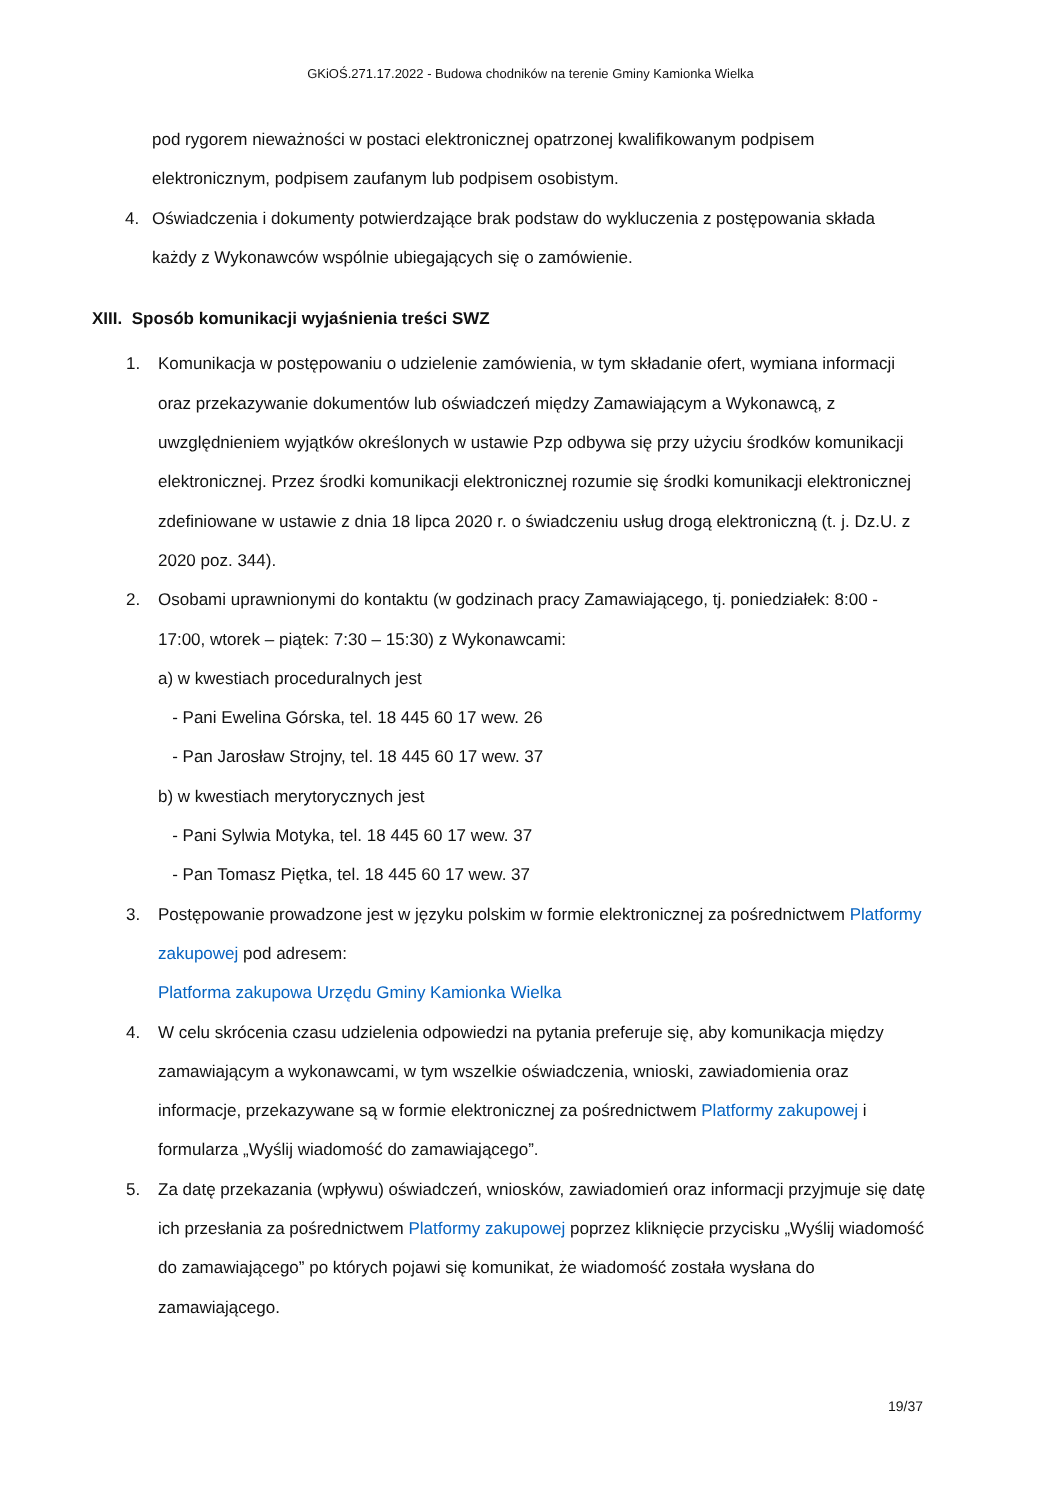GKiOŚ.271.17.2022 - Budowa chodników na terenie Gminy Kamionka Wielka
pod rygorem nieważności w postaci elektronicznej opatrzonej kwalifikowanym podpisem elektronicznym, podpisem zaufanym lub podpisem osobistym.
4. Oświadczenia i dokumenty potwierdzające brak podstaw do wykluczenia z postępowania składa każdy z Wykonawców wspólnie ubiegających się o zamówienie.
XIII. Sposób komunikacji wyjaśnienia treści SWZ
1. Komunikacja w postępowaniu o udzielenie zamówienia, w tym składanie ofert, wymiana informacji oraz przekazywanie dokumentów lub oświadczeń między Zamawiającym a Wykonawcą, z uwzględnieniem wyjątków określonych w ustawie Pzp odbywa się przy użyciu środków komunikacji elektronicznej. Przez środki komunikacji elektronicznej rozumie się środki komunikacji elektronicznej zdefiniowane w ustawie z dnia 18 lipca 2020 r. o świadczeniu usług drogą elektroniczną (t. j. Dz.U. z 2020 poz. 344).
2. Osobami uprawnionymi do kontaktu (w godzinach pracy Zamawiającego, tj. poniedziałek: 8:00 - 17:00, wtorek – piątek: 7:30 – 15:30) z Wykonawcami:
a) w kwestiach proceduralnych jest
- Pani Ewelina Górska, tel. 18 445 60 17 wew. 26
- Pan Jarosław Strojny, tel. 18 445 60 17 wew. 37
b) w kwestiach merytorycznych jest
- Pani Sylwia Motyka, tel. 18 445 60 17 wew. 37
- Pan Tomasz Piętka, tel. 18 445 60 17 wew. 37
3. Postępowanie prowadzone jest w języku polskim w formie elektronicznej za pośrednictwem Platformy zakupowej pod adresem:
Platforma zakupowa Urzędu Gminy Kamionka Wielka
4. W celu skrócenia czasu udzielenia odpowiedzi na pytania preferuje się, aby komunikacja między zamawiającym a wykonawcami, w tym wszelkie oświadczenia, wnioski, zawiadomienia oraz informacje, przekazywane są w formie elektronicznej za pośrednictwem Platformy zakupowej i formularza „Wyślij wiadomość do zamawiającego”.
5. Za datę przekazania (wpływu) oświadczeń, wniosków, zawiadomień oraz informacji przyjmuje się datę ich przesłania za pośrednictwem Platformy zakupowej poprzez kliknięcie przycisku „Wyślij wiadomość do zamawiającego” po których pojawi się komunikat, że wiadomość została wysłana do zamawiającego.
19/37